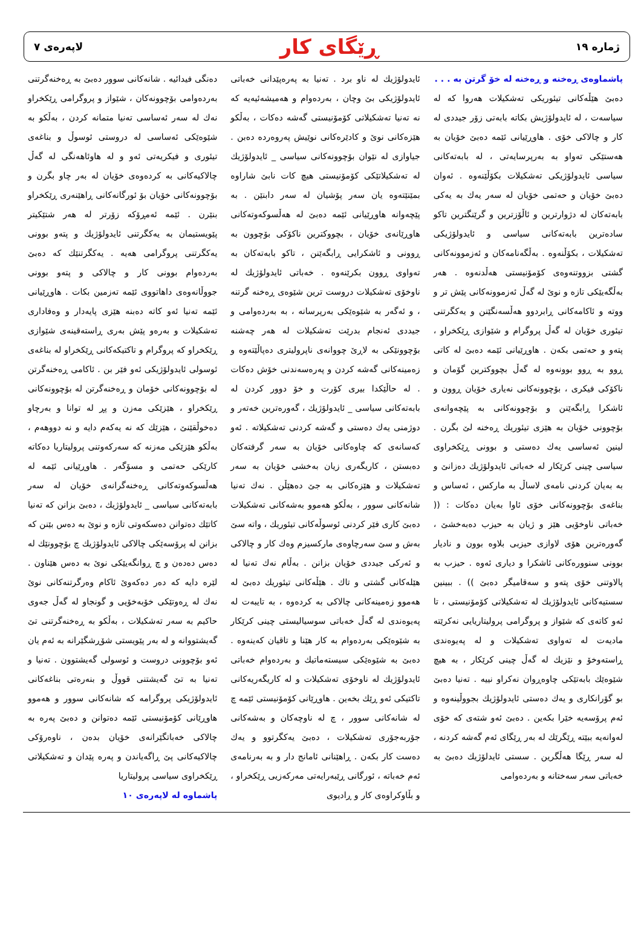ژماره ١٩ ڕێگای کار لاپەرەی ٧
پاشماوەی ڕەخنە و ڕەخنە لە خۆ گرتن بە . . .
دەبێ هێڵەکانی تیئوریکی تەشکیلات هەروا کە لە سیاسەت ، لە ئایدولۆژیش بکاتە بابەتی زۆر جیددی لە کار و چالاکی خۆی . هاوڕێیانی ئێمە دەبێ خۆیان بە هەستێکی تەواو بە بەرپرسایەتی ، لە بابەتەکانی سیاسی ئایدولۆژیکی تەشکیلات بکۆڵێنەوە . ئەوان دەبێ خۆیان و حەتمی خۆیان لە سەر یەك بە یەکی بابەتەکان لە دژوارترین و ئاڵۆزترین و گرێنگترین تاکو سادەترین بابەتەکانی سیاسی و ئایدولۆژیکی تەشکیلات ، بکۆڵنەوە . بەڵگەنامەکان و ئەزموونەکانی گشتی بزووتنەوەی کۆمۆنیستی هەڵدنەوە . هەر بەڵگەیێکی تازە و نوێ لە گەڵ ئەزموونەکانی پێش تر و ووتە و ئاکامەکانی ڕابردوو هەڵسەنگێنن و یەکگرتنی تیئوری خۆیان لە گەڵ پروگرام و شێوازی ڕێکخراو ، پتەو و حەتمی بکەن . هاوڕێیانی ئێمە دەبێ لە کاتی ڕوو بە ڕوو بوونەوە لە گەڵ بچووکترین گۆمان و ناکۆکی فیکری ، بۆچوونەکانی نەیاری خۆیان ڕوون و ئاشکرا ڕابگەێنن و بۆچوونەکانی بە پێچەوانەی بۆچوونی خۆیان بە هێزی تیئوریك ڕەخنە لێ بگرن . لینین ئەساسی یەك دەستی و بوونی ڕێکخراوی سیاسی چینی کرێکار لە خەباتی ئایدولۆژیك دەزانێ و بە بەیان کردنی نامەی لاساڵ بە مارکس ، ئەساس و بناغەی بۆچوونەکانی خۆی ئاوا بەیان دەکات : (( خەباتی ناوخۆیی هێز و ژیان بە حیزب دەبەخشێ ، گەورەترین هۆی لاوازی حیزبی بلاوە بوون و نادیار بوونی سنوورەکانی ئاشکرا و دیاری ئەوە . حیزب بە پالاوتنی خۆی پتەو و سەقامیگر دەبێ )) . ببینین سستیەکانی ئایدولۆژیك لە تەشکیلاتی کۆمۆنیستی ، تا ئەو کاتەی کە شێواز و پروگرامی پرولیتاریایی نەکرێتە مادیەت لە تەواوی تەشکیلات و لە پەیوەندی ڕاستەوخۆ و نێزیك لە گەڵ چینی کرێکار ، بە هیچ شێوەێك بابەتێکی چاوەڕوان نەکراو نییە . تەنیا دەبێ بو گۆرانکاری و یەك دەستی ئایدولۆژیك بجووڵینەوە و ئەم پرۆسەیە خێرا بکەین . دەبێ ئەو شتەی کە خۆی لەوانەیە ببێتە ڕێگرێك لە بەر ڕێگای ئەم گەشە کردنە ، لە سەر ڕێگا هەڵگرین . سستی ئایدلۆژیك دەبێ بە خەباتی سەر سەختانە و بەردەوامی
ئایدولۆژیك لە ناو برد . تەنیا بە پەرەپێدانی خەباتی ئایدولۆژیکی بێ وچان ، بەردەوام و هەمیشەئیەیە کە نە تەنیا تەشکیلاتی کۆمۆنیستی گەشە دەکات ، بەڵکو هێزەکانی نوێ و کادێرەکانی نوێیش پەروەردە دەبن . جیاوازی لە نێوان بۆچوونەکانی سیاسی _ ئایدولۆژیك لە تەشکیلاتێکی کۆمۆنیستی هیچ کات نابێ شاراوە بمێنێتەوە یان سەر پۆشیان لە سەر دابنێن . بە پێچەوانە هاوڕێیانی ئێمە دەبێ لە هەڵسوکەوتەکانی هاوڕێانەی خۆیان ، بچووکترین ناکۆکی بۆچوون بە ڕوونی و ئاشکرایی ڕابگەێنن ، تاکو بابەتەکان بە تەواوی ڕوون بکرێنەوە . خەباتی ئایدولۆژیك لە ناوخۆی تەشکیلات دروست ترین شێوەی ڕەخنە گرتنە ، و ئەگەر بە شێوەێکی بەرپرسانە ، بە بەردەوامی و جیددی ئەنجام بدرێت تەشکیلات لە هەر چەشنە بۆچوونێکی بە لاڕێ چووانەی ناپرولیتری دەپاڵێتەوە و زەمینەکانی گەشە کردن و پەرەسەندنی خۆش دەکات . لە حاڵێکدا بیری کۆرت و خۆ دوور کردن لە بابەتەکانی سیاسی _ ئایدولۆژیك ، گەورەترین خەتەر و دوژمنی یەك دەستی و گەشە کردنی تەشکیلاتە . ئەو کەسانەی کە چاوەکانی خۆیان بە سەر گرفتەکان دەبستن ، کاریگەری زیان بەخشی خۆیان بە سەر تەشکیلات و هێزەکانی بە جێ دەهێڵن . نەك تەنیا شانەکانی سوور ، بەڵکو هەموو بەشەکانی تەشکیلات دەبێ کاری فێر کردنی ئوسوڵەکانی تیئوریك ، واتە سێ بەش و سێ سەرچاوەی مارکسیزم وەك کار و چالاکی و ئەرکی جیددی خۆیان بزانن . بەڵام نەك تەنیا لە هێلەکانی گشتی و تاك . هێڵەکانی تیئوریك دەبێ لە هەموو زەمینەکانی چالاکی بە کردەوە ، بە تایبەت لە پەیوەندی لە گەڵ خەباتی سوسیالیستی چینی کرێکار بە شێوەێکی بەردەوام بە کار هێنا و تاقیان کەینەوە . دەبێ بە شێوەێکی سیستەماتیك و بەردەوام خەباتی ئایدولۆژیك لە ناوخۆی تەشکیلات و لە کاریگەریەکانی تاکتیکی ئەو ڕێك بخەین . هاوڕێانی کۆمۆنیستی ئێمە چ لە شانەکانی سوور ، چ لە ناوچەکان و بەشەکانی جۆربەجۆری تەشکیلات ، دەبێ یەکگرتوو و یەك دەست کار بکەن . ڕاهێنانی ئامانج دار و بە بەرنامەی ئەم خەباتە ، ئورگانی ڕێبەرایەتی مەرکەزیی ڕێکخراو ، و بڵاوکراوەی کار و ڕادیوی
دەنگی فیدائیە . شانەکانی سوور دەبێ بە ڕەخنەگرتنی بەردەوامی بۆچوونەکان ، شێواز و پروگرامی ڕێکخراو نەك لە سەر ئەساسی تەنیا متمانە کردن ، بەڵکو بە شێوەێکی ئەساسی لە دروستی ئوسوڵ و بناغەی تیئوری و فیکریەتی ئەو و لە هاوئاهەنگی لە گەڵ چالاکیەکانی بە کردەوەی خۆیان لە بەر چاو بگرن و بۆچوونەکانی خۆیان بۆ ئورگانەکانی ڕاهێنەری ڕێکخراو بنێرن . ئێمە ئەمڕۆکە زۆرتر لە هەر شتێکیتر پێویستیمان بە یەکگرتنی ئایدولۆژیك و پتەو بوونی یەکگرتنی پروگرامی هەیە . یەکگرتنێك کە دەبێ بەردەوام بوونی کار و چالاکی و پتەو بوونی جووڵانەوەی داهاتووی ئێمە تەزمین بکات . هاوڕێیانی ئێمە تەنیا ئەو کاتە دەبنە هێزی پایەدار و وەفاداری تەشکیلات و بەرەو پێش بەری ڕاستەقینەی شێوازی ڕێکخراو کە پروگرام و تاکتیکەکانی ڕێکخراو لە بناغەی ئوسولی ئایدولۆژیکی ئەو فێر بن . ئاکامی ڕەخنەگرتن لە بۆچوونەکانی خۆمان و ڕەخنەگرتن لە بۆچوونەکانی ڕێکخراو ، هێزێکی مەزن و پڕ لە توانا و بەرچاو دەخوڵقێنێ ، هێزێك کە نە یەکەم دایە و نە دووهەم ، بەڵکو هێزێکی مەزنە کە سەرکەوتنی پرولیتاریا دەکاتە کارێکی حەتمی و مسۆگەر . هاوڕێیانی ئێمە لە هەڵسوکەوتەکانی ڕەخنەگرانەی خۆیان لە سەر بابەتەکانی سیاسی _ ئایدولۆژیك ، دەبێ بزانن کە تەنیا کاتێك دەتوانن دەسکەوتی تازە و نوێ بە دەس بێنن کە بزانن لە پرۆسەێکی چالاکی ئایدولۆژیك چ بۆچوونێك لە دەس دەدەن و چ ڕوانگەیێکی نوێ بە دەس هێناون . لێرە دایە کە دەر دەکەوێ ئاکام وەرگرتنەکانی نوێ نەك لە ڕەوتێکی خۆبەخۆیی و گونجاو لە گەڵ جەوی حاکیم بە سەر تەشکیلات ، بەڵکو بە ڕەخنەگرتنی تێ گەیشتووانە و لە بەر پێویستی شۆڕشگێرانە بە ئەم یان ئەو بۆچوونی دروست و ئوسولی گەیشتوون . تەنیا و تەنیا بە تێ گەیشتنی قووڵ و بنەرەتی بناغەکانی ئایدولۆژیکی پروگرامە کە شانەکانی سوور و هەموو هاوڕێانی کۆمۆنیستی ئێمە دەتوانن و دەبێ پەرە بە چالاکی خەباتگێرانەی خۆیان بدەن ، ناوەرۆکی چالاکیەکانی پێ ڕاگەیاندن و پەرە پێدان و تەشکیلاتی ڕێکخراوی سیاسی پرولیتاریا
پاشماوە لە لاپەرەی ١٠